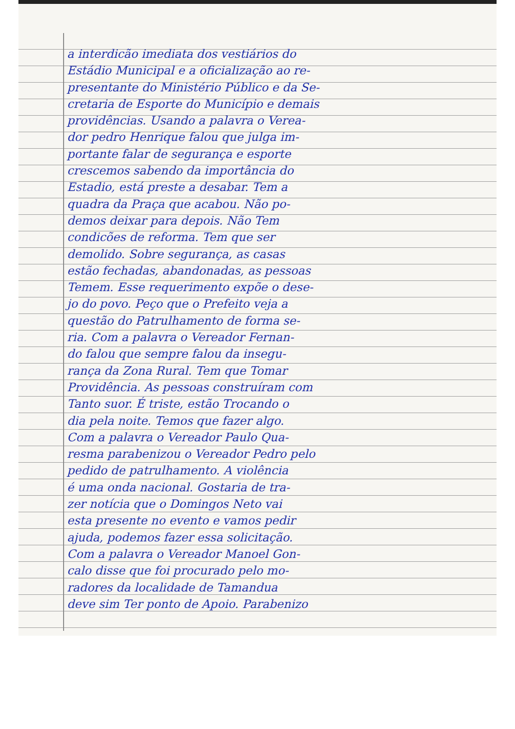a interdicão imediata dos vestiários do
Estádio Municipal e a oficialização ao re-
presentante do Ministério Público e da Se-
cretaria de Esporte do Município e demais
providências. Usando a palavra o Verea-
dor pedro Henrique falou que julga im-
portante falar de segurança e esporte
crescemos sabendo da importância do
Estadio, está preste a desabar. Tem a
quadra da Praça que acabou. Não po-
demos deixar para depois. Não Tem
condicões de reforma. Tem que ser
demolido. Sobre segurança, as casas
estão fechadas, abandonadas, as pessoas
Temem. Esse requerimento expõe o dese-
jo do povo. Peço que o Prefeito veja a
questão do Patrulhamento de forma se-
ria. Com a palavra o Vereador Fernan-
do falou que sempre falou da insegu-
rança da Zona Rural. Tem que Tomar
Providência. As pessoas construíram com
Tanto suor. É triste, estão Trocando o
dia pela noite. Temos que fazer algo.
Com a palavra o Vereador Paulo Qua-
resma parabenizou o Vereador Pedro pelo
pedido de patrulhamento. A violência
é uma onda nacional. Gostaria de tra-
zer notícia que o Domingos Neto vai
esta presente no evento e vamos pedir
ajuda, podemos fazer essa solicitação.
Com a palavra o Vereador Manoel Gon-
calo disse que foi procurado pelo mo-
radores da localidade de Tamandua
deve sim Ter ponto de Apoio. Parabenizo